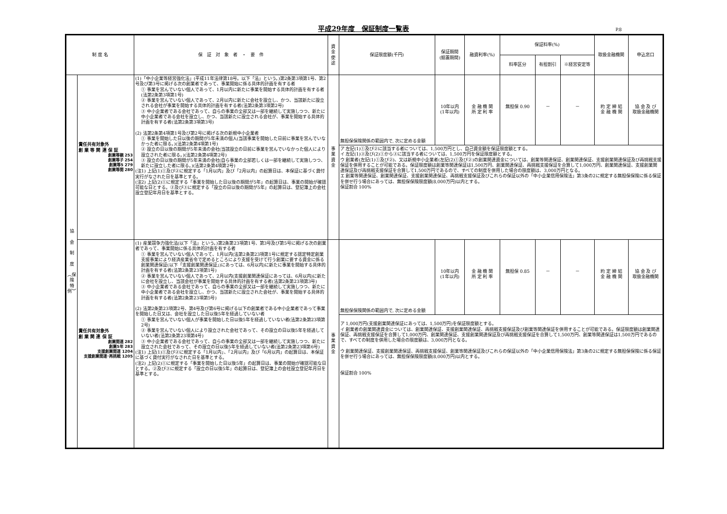平成29年度　保証制度一覧表
P.8
| 制 度 名 | | 保 証 対 象 者 ・ 要 件 | 資金使途 | 保証限度額(千円) | 保証期間 (据置期間) | 融資利率(%) | 保証料率(%) | | | 取扱金融機関 | 申込窓口 |
| --- | --- | --- | --- | --- | --- | --- | --- | --- | --- | --- | --- |
| | | | | | | | 料率区分 | 有担割引 | ※経営安定等 | | |
| 協 会 制 度 ︵保 険 特 例︶ | 責任共有対象外 創 業 等 関 連 保 証 創業等親 253 創業等子 254 創業等5 279 創業等関 280 | (1)「中小企業等経営強化法」(平成11年法律第18号。以下「法」という。)第2条第3項第1号、第2号及び第3号に掲げる次の創業者であって、事業開始に係る具体的計画を有する者 ① 事業を営んでいない個人であって、1月以内に新たに事業を開始する具体的計画を有する者(法第2条第3項第1号) ② 事業を営んでいない個人であって、2月以内に新たに会社を設立し、かつ、当該新たに設立される会社が事業を開始する具体的計画を有する者(法第2条第3項第2号) ③ 中小企業者である会社であって、自らの事業の全部又は一部を継続して実施しつつ、新たに中小企業者である会社を設立し、かつ、当該新たに設立される会社が、事業を開始する具体的計画を有する者(法第2条第3項第3号) (2) 法第2条第4項第1号及び第2号に掲げる次の新規中小企業者 ① 事業を開始した日以後の期間が5年未満の個人(当該事業を開始した日前に事業を営んでいなかった者に限る。)(法第2条第4項第1号) ② 設立の日以後の期間が5年未満の会社(当該設立の日前に事業を営んでいなかった個人により設立された者に限る。)(法第2条第4項第2号) ③ 設立の日以後の期間が5年未満の会社(自ら事業の全部若しくは一部を継続して実施しつつ、新たに設立した者に限る。)(法第2条第4項第2号) (注1) 上記(1)①及び②に規定する「1月以内」及び「2月以内」の起算日は、本保証に基づく貸付実行がなされた日を基準とする。 (注2) 上記(2)①に規定する「事業を開始した日以後の期間が5年」の起算日は、事業の開始が確認可能な日とする。②及び③に規定する「設立の日以後の期間が5年」の起算日は、登記簿上の会社設立登記年月日を基準とする。 | 事業資金 | 無担保保険関係の範囲内で, 次に定める金額 | 10年以内 (1年以内) | 金 融 機 関 所 定 利 率 | 無担保 0.90 | － | － | 約 定 締 結 金 融 機 関 | 協 会 及 び 取扱金融機関 |
| | | | | ア 左記(1)①及び②に該当する者については、1,500万円とし、自己資金額を保証限度額とする。 イ 左記(1)③及び(2)①から③に該当する者については、1,500万円を保証限度額とする。 ウ 創業者(左記(1)①及び②)、又は新規中小企業者(左記(2)①及び②)の創業関連資金については、創業等関連保証、創業関連保証、支援創業関連保証及び再挑戦支援保証を併用することが可能である。保証限度額は創業等関連保証は1,500万円、創業関連保証、再挑戦支援保証を合算して1,000万円、創業関連保証、支援創業関連保証及び再挑戦支援保証を合算して1,500万円であるので、すべての制度を併用した場合の限度額は、3,000万円となる。 エ 創業等関連保証、創業関連保証、支援創業関連保証、再挑戦支援保証及びこれらの保証以外の「中小企業信用保険法」第3条の2に規定する無担保保険に係る保証を併せ行う場合にあっては、無担保保険限度額(8,000万円)以内とする。 保証割合 100% | | | | | | | |
| | 責任共有対象外 創 業 関 連 保 証 創業関連 282 創業5年 283 支援創業関連 1204 支援創業関連･再挑戦 1205 | (1) 産業競争力強化法(以下「法」という。)第2条第23項第1号、第3号及び第5号に掲げる次の創業者であって、事業開始に係る具体的計画を有する者 ① 事業を営んでいない個人であって、1月以内(法第2条第23項第1号に規定する認定特定創業支援事業により経済産業省令で定めるところにより支援を受けて行う創業に要する資金に係る創業関連保証(以下「支援創業関連保証」)にあっては、6月以内)に新たに事業を開始する具体的計画を有する者(法第2条第23項第1号) ② 事業を営んでいない個人であって、2月以内(支援創業関連保証にあっては、6月以内)に新たに会社を設立し、当該会社が事業を開始する具体的計画を有する者(法第2条第23項第3号) ③ 中小企業者である会社であって、自らの事業の全部又は一部を継続して実施しつつ、新たに中小企業者である会社を設立し、かつ、当該新たに設立された会社が、事業を開始する具体的計画を有する者(法第2条第23項第5号) (2) 法第2条第23項第2号、第4号及び第6号に掲げる以下の創業者である中小企業者であって事業を開始した日又は、会社を設立した日以後5年を経過していない者 ① 事業を営んでいない個人が事業を開始した日以後5年を経過していない者(法第2条第23項第2号) ② 事業を営んでいない個人により設立された会社であって、その設立の日以後5年を経過していない者(法第2条第23項第4号) ③ 中小企業者である会社であって、自らの事業の全部又は一部を継続して実施しつつ、新たに設立された会社であって、その設立の日以後5年を経過していない者(法第2条第23項第6号) (注1) 上記(1)①及び②に規定する「1月以内」、「2月以内」及び「6月以内」の起算日は、本保証に基づく貸付実行がなされた日を基準とする。 (注2) 上記(2)①に規定する「事業を開始した日以後5年」の起算日は、事業の開始が確認可能な日とする。②及び③に規定する「設立の日以後5年」の起算日は、登記簿上の会社設立登記年月日を基準とする。 | 事業資金 | 無担保保険関係の範囲内で, 次に定める金額 | 10年以内 (1年以内) | 金 融 機 関 所 定 利 率 | 無担保 0.85 | － | － | 約 定 締 結 金 融 機 関 | 協 会 及 び 取扱金融機関 |
| | | | | ア 1,000万円(支援創業関連保証にあっては、1,500万円)を保証限度額とする。 イ 創業者の創業関連資金については、創業関連保証、支援創業関連保証、再挑戦支援保証及び創業等関連保証を併用することが可能である。保証限度額は創業関連保証、再挑戦支援保証を合算して1,000万円、創業関連保証、支援創業関連保証及び再挑戦支援保証を合算して1,500万円、創業等関連保証は1,500万円であるので、すべての制度を併用した場合の限度額は、3,000万円となる。 ウ 創業関連保証、支援創業関連保証、再挑戦支援保証、創業等関連保証及びこれらの保証以外の「中小企業信用保険法」第3条の2に規定する無担保保険に係る保証を併せ行う場合にあっては、無担保保険限度額(8,000万円)以内とする。 保証割合 100% | | | | | | | |